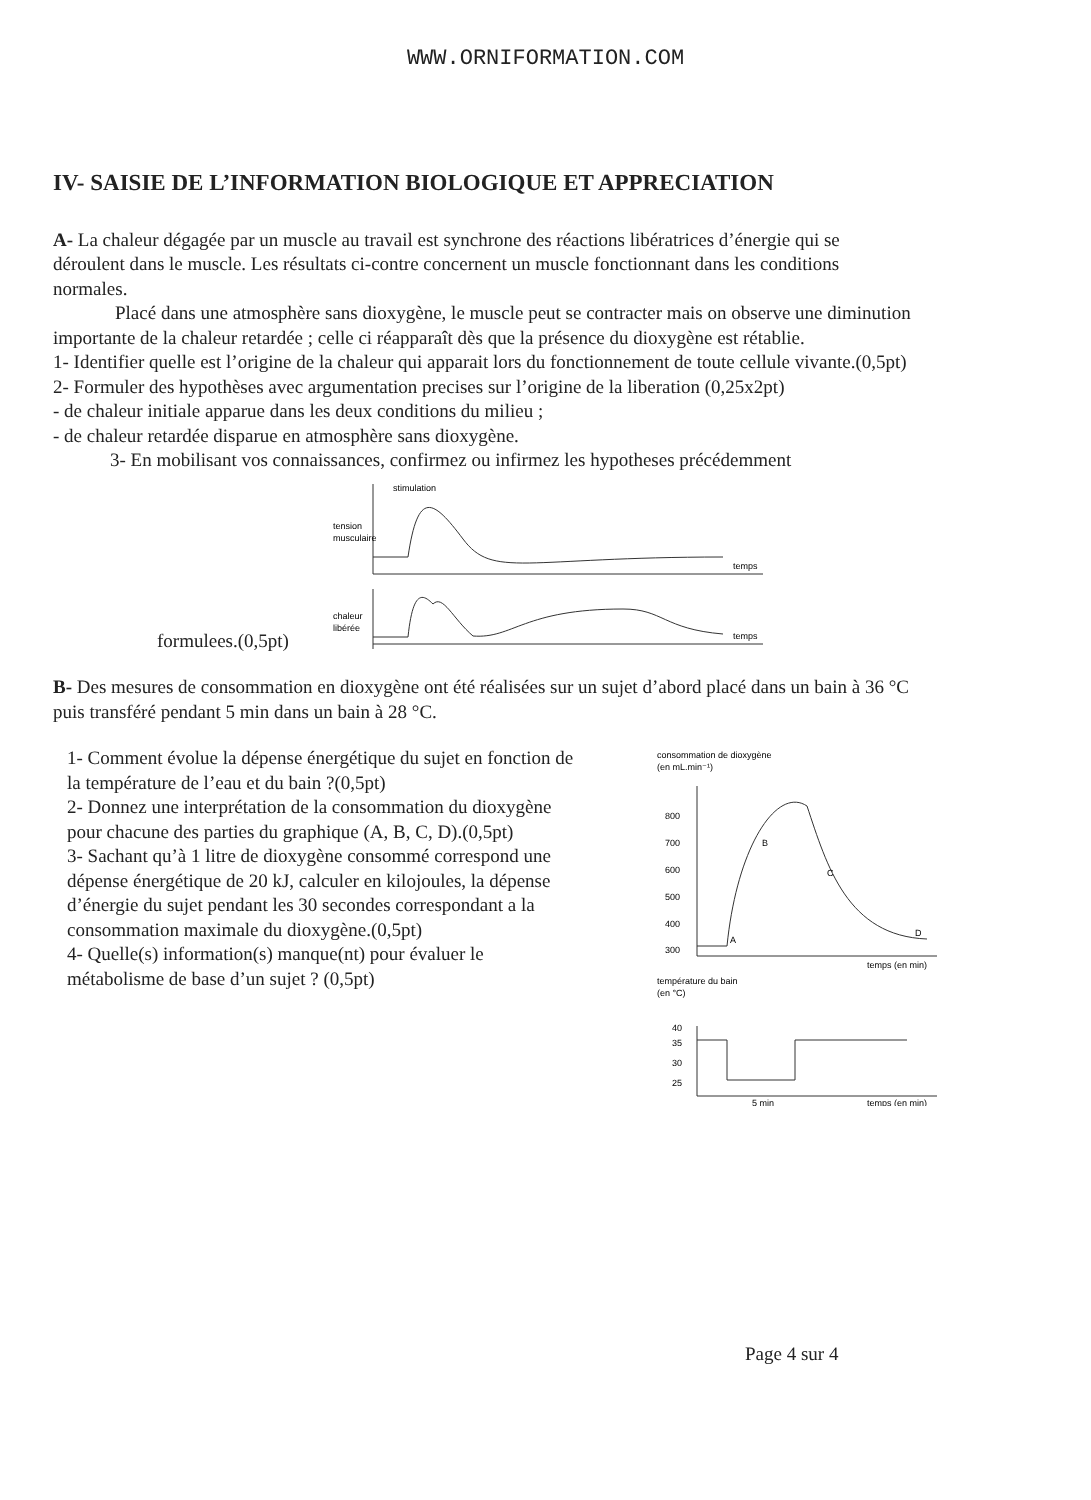WWW.ORNIFORMATION.COM
IV- SAISIE DE L’INFORMATION BIOLOGIQUE ET APPRECIATION
A- La chaleur dégagée par un muscle au travail est synchrone des réactions libératrices d’énergie qui se déroulent dans le muscle. Les résultats ci-contre concernent un muscle fonctionnant dans les conditions normales.
Placé dans une atmosphère sans dioxygène, le muscle peut se contracter mais on observe une diminution importante de la chaleur retardée ; celle ci réapparaît dès que la présence du dioxygène est rétablie.
1- Identifier quelle est l’origine de la chaleur qui apparait lors du fonctionnement de toute cellule vivante.(0,5pt)
2- Formuler des hypothèses avec argumentation precises sur l’origine de la liberation (0,25x2pt)
- de chaleur initiale apparue dans les deux conditions du milieu ;
- de chaleur retardée disparue en atmosphère sans dioxygène.
3- En mobilisant vos connaissances, confirmez ou infirmez les hypotheses précédemment
stimulation
tension
musculaire
temps
chaleur
libérée
temps
formulees.(0,5pt)
B- Des mesures de consommation en dioxygène ont été réalisées sur un sujet d’abord placé dans un bain à 36 °C puis transféré pendant 5 min dans un bain à 28 °C.
1- Comment évolue la dépense énergétique du sujet en fonction de la température de l’eau et du bain ?(0,5pt)
2- Donnez une interprétation de la consommation du dioxygène pour chacune des parties du graphique (A, B, C, D).(0,5pt)
3- Sachant qu’à 1 litre de dioxygène consommé correspond une dépense énergétique de 20 kJ, calculer en kilojoules, la dépense d’énergie du sujet pendant les 30 secondes correspondant a la consommation maximale du dioxygène.(0,5pt)
4- Quelle(s) information(s) manque(nt) pour évaluer le métabolisme de base d’un sujet ? (0,5pt)
consommation de dioxygène
(en mL.min⁻¹)
800
700
600
500
400
300
A
B
C
D
temps (en min)
température du bain
(en °C)
40
35
30
25
5 min
temps (en min)
Page 4 sur 4